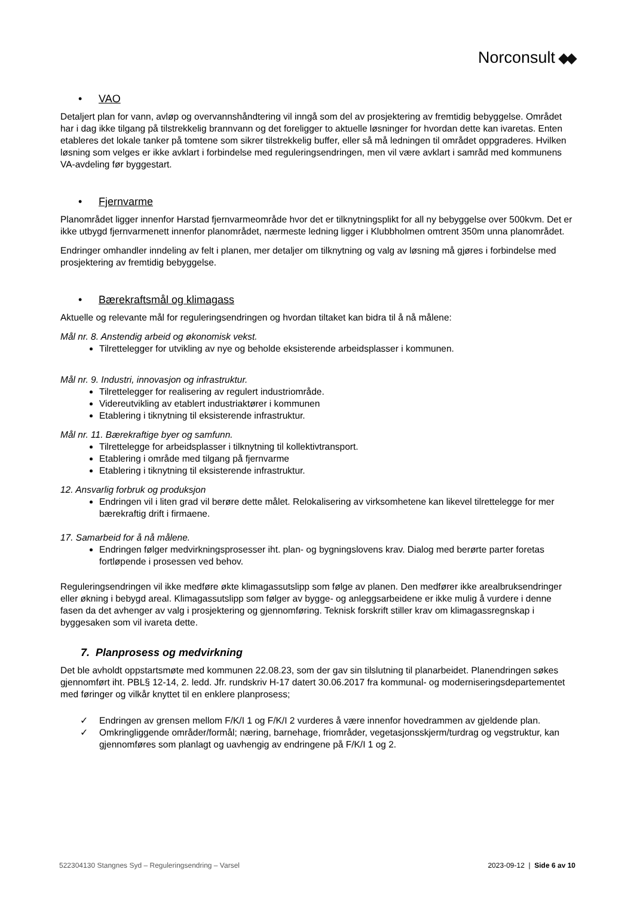Norconsult
• VAO
Detaljert plan for vann, avløp og overvannshåndtering vil inngå som del av prosjektering av fremtidig bebyggelse. Området har i dag ikke tilgang på tilstrekkelig brannvann og det foreligger to aktuelle løsninger for hvordan dette kan ivaretas. Enten etableres det lokale tanker på tomtene som sikrer tilstrekkelig buffer, eller så må ledningen til området oppgraderes. Hvilken løsning som velges er ikke avklart i forbindelse med reguleringsendringen, men vil være avklart i samråd med kommunens VA-avdeling før byggestart.
• Fjernvarme
Planområdet ligger innenfor Harstad fjernvarmeområde hvor det er tilknytningsplikt for all ny bebyggelse over 500kvm. Det er ikke utbygd fjernvarmenett innenfor planområdet, nærmeste ledning ligger i Klubbholmen omtrent 350m unna planområdet.
Endringer omhandler inndeling av felt i planen, mer detaljer om tilknytning og valg av løsning må gjøres i forbindelse med prosjektering av fremtidig bebyggelse.
• Bærekraftsmål og klimagass
Aktuelle og relevante mål for reguleringsendringen og hvordan tiltaket kan bidra til å nå målene:
Mål nr. 8. Anstendig arbeid og økonomisk vekst.
Tilrettelegger for utvikling av nye og beholde eksisterende arbeidsplasser i kommunen.
Mål nr. 9. Industri, innovasjon og infrastruktur.
Tilrettelegger for realisering av regulert industriområde.
Videreutvikling av etablert industriaktører i kommunen
Etablering i tiknytning til eksisterende infrastruktur.
Mål nr. 11. Bærekraftige byer og samfunn.
Tilrettelegge for arbeidsplasser i tilknytning til kollektivtransport.
Etablering i område med tilgang på fjernvarme
Etablering i tiknytning til eksisterende infrastruktur.
12. Ansvarlig forbruk og produksjon
Endringen vil i liten grad vil berøre dette målet. Relokalisering av virksomhetene kan likevel tilrettelegge for mer bærekraftig drift i firmaene.
17. Samarbeid for å nå målene.
Endringen følger medvirkningsprosesser iht. plan- og bygningslovens krav. Dialog med berørte parter foretas fortløpende i prosessen ved behov.
Reguleringsendringen vil ikke medføre økte klimagassutslipp som følge av planen. Den medfører ikke arealbruksendringer eller økning i bebygd areal. Klimagassutslipp som følger av bygge- og anleggsarbeidene er ikke mulig å vurdere i denne fasen da det avhenger av valg i prosjektering og gjennomføring. Teknisk forskrift stiller krav om klimagassregnskap i byggesaken som vil ivareta dette.
7. Planprosess og medvirkning
Det ble avholdt oppstartsmøte med kommunen 22.08.23, som der gav sin tilslutning til planarbeidet. Planendringen søkes gjennomført iht. PBL§ 12-14, 2. ledd. Jfr. rundskriv H-17 datert 30.06.2017 fra kommunal- og moderniseringsdepartementet med føringer og vilkår knyttet til en enklere planprosess;
✓ Endringen av grensen mellom F/K/I 1 og F/K/I 2 vurderes å være innenfor hovedrammen av gjeldende plan.
✓ Omkringliggende områder/formål; næring, barnehage, friområder, vegetasjonsskjerm/turdrag og vegstruktur, kan gjennomføres som planlagt og uavhengig av endringene på F/K/I 1 og 2.
522304130 Stangnes Syd – Reguleringsendring – Varsel 2023-09-12 | Side 6 av 10